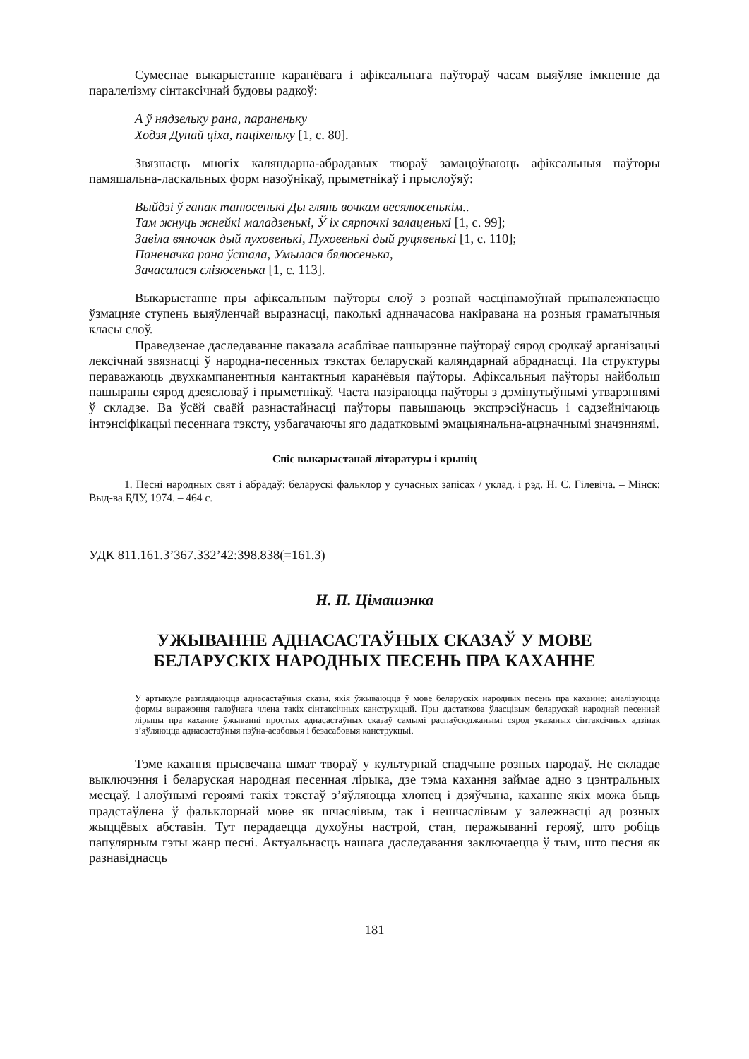Сумеснае выкарыстанне каранёвага і афіксальнага паўтораў часам выяўляе імкненне да паралелізму сінтаксічнай будовы радкоў:
А ў нядзельку рана, параненьку
Ходзя Дунай ціха, паціхеньку [1, с. 80].
Звязнасць многіх каляндарна-абрадавых твораў замацоўваюць афіксальныя паўторы памяшальна-ласкальных форм назоўнікаў, прыметнікаў і прыслоўяў:
Выйдзі ў ганак танюсенькі Ды глянь вочкам весялюсенькім..
Там жнуць жнейкі маладзенькі, Ў іх сярпочкі залаценькі [1, с. 99];
Завіла вяночак дый пуховенькі, Пуховенькі дый руцявенькі [1, с. 110];
Паненачка рана ўстала, Умылася бялюсенька,
Зачасалася слізюсенька [1, с. 113].
Выкарыстанне пры афіксальным паўторы слоў з рознай часцінамоўнай прыналежнасцю ўзмацняе ступень выяўленчай выразнасці, паколькі аднначасова накіравана на розныя граматычныя класы слоў.
Праведзенае даследаванне паказала асаблівае пашырэнне паўтораў сярод сродкаў арганізацыі лексічнай звязнасці ў народна-песенных тэкстах беларускай каляндарнай абраднасці. Па структуры пераважаюць двухкампанентныя кантактныя каранёвыя паўторы. Афіксальныя паўторы найбольш пашыраны сярод дзеясловаў і прыметнікаў. Часта назіраюцца паўторы з дэмінутыўнымі утварэннямі ў складзе. Ва ўсёй сваёй разнастайнасці паўторы павышаюць экспрэсіўнасць і садзейнічаюць інтэнсіфікацыі песеннага тэксту, узбагачаючы яго дадатковымі эмацыянальна-ацэначнымі значэннямі.
Спіс выкарыстанай літаратуры і крыніц
1. Песні народных свят і абрадаў: беларускі фальклор у сучасных запісах / уклад. і рэд. Н. С. Гілевіча. – Мінск: Выд-ва БДУ, 1974. – 464 с.
УДК 811.161.3’367.332’42:398.838(=161.3)
Н. П. Цімашэнка
УЖЫВАННЕ АДНАСАСТАЎНЫХ СКАЗАЎ У МОВЕ
БЕЛАРУСКІХ НАРОДНЫХ ПЕСЕНЬ ПРА КАХАННЕ
У артыкуле разглядаюцца аднасастаўныя сказы, якія ўжываюцца ў мове беларускіх народных песень пра каханне; аналізуюцца формы выражэння галоўнага члена такіх сінтаксічных канструкцый. Пры дастаткова ўласцівым беларускай народнай песеннай лірыцы пра каханне ўжыванні простых аднасастаўных сказаў самымі распаўсюджанымі сярод указаных сінтаксічных адзінак з’яўляюцца аднасастаўныя пэўна-асабовыя і безасабовыя канструкцыі.
Тэме кахання прысвечана шмат твораў у культурнай спадчыне розных народаў. Не складае выключэння і беларуская народная песенная лірыка, дзе тэма кахання займае адно з цэнтральных месцаў. Галоўнымі героямі такіх тэкстаў з’яўляюцца хлопец і дзяўчына, каханне якіх можа быць прадстаўлена ў фальклорнай мове як шчаслівым, так і нешчаслівым у залежнасці ад розных жыццёвых абставін. Тут перадаецца духоўны настрой, стан, перажыванні герояў, што робіць папулярным гэты жанр песні. Актуальнасць нашага даследавання заключаецца ў тым, што песня як разнавіднасць
181